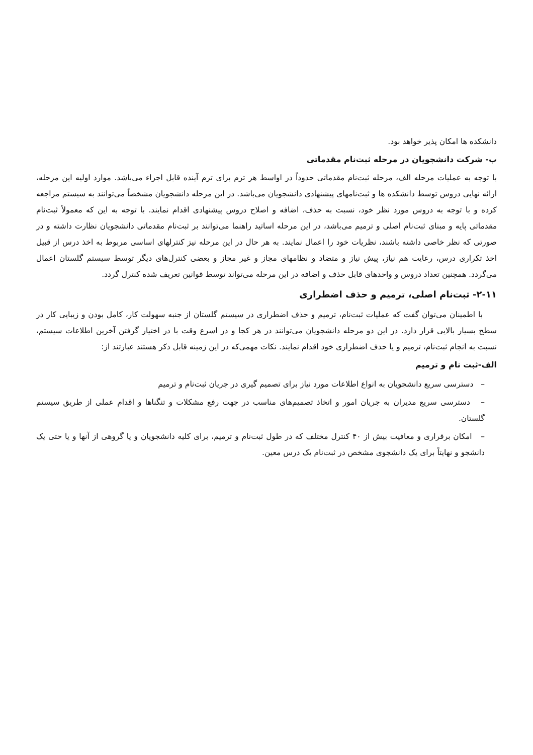دانشکده ها امکان پذیر خواهد بود.
ب- شرکت دانشجویان در مرحله ثبت‌نام مقدماتی
با توجه به عملیات مرحله الف، مرحله ثبت‌نام مقدماتی حدوداً در اواسط هر ترم برای ترم آینده قابل اجراء می‌باشد. موارد اولیه این مرحله، ارائه نهایی دروس توسط دانشکده ها و ثبت‌نامهای پیشنهادی دانشجویان می‌باشد. در این مرحله دانشجویان مشخصاً می‌توانند به سیستم مراجعه کرده و با توجه به دروس مورد نظر خود، نسبت به حذف، اضافه و اصلاح دروس پیشنهادی اقدام نمایند. با توجه به این که معمولاً ثبت‌نام مقدماتی پایه و مبنای ثبت‌نام اصلی و ترمیم می‌باشد، در این مرحله اساتید راهنما می‌توانند بر ثبت‌نام مقدماتی دانشجویان نظارت داشته و در صورتی که نظر خاصی داشته باشند، نظریات خود را اعمال نمایند. به هر حال در این مرحله نیز کنترلهای اساسی مربوط به اخذ درس از قبیل اخذ تکراری درس، رعایت هم نیاز، پیش نیاز و متضاد و نظامهای مجاز و غیر مجاز و بعضی کنترل‌های دیگر توسط سیستم گلستان اعمال می‌گردد. همچنین تعداد دروس و واحدهای قابل حذف و اضافه در این مرحله می‌تواند توسط قوانین تعریف شده کنترل گردد.
۲-۱۱- ثبت‌نام اصلی، ترمیم و حذف اضطراری
با اطمینان می‌توان گفت که عملیات ثبت‌نام، ترمیم و حذف اضطراری در سیستم گلستان از جنبه سهولت کار، کامل بودن و زیبایی کار در سطح بسیار بالایی قرار دارد. در این دو مرحله دانشجویان می‌توانند در هر کجا و در اسرع وقت با در اختیار گرفتن آخرین اطلاعات سیستم، نسبت به انجام ثبت‌نام، ترمیم و یا حذف اضطراری خود اقدام نمایند. نکات مهمی‌که در این زمینه قابل ذکر هستند عبارتند از:
الف-ثبت نام و ترمیم
– دسترسی سریع دانشجویان به انواع اطلاعات مورد نیاز برای تصمیم گیری در جریان ثبت‌نام و ترمیم
– دسترسی سریع مدیران به جریان امور و اتخاذ تصمیم‌های مناسب در جهت رفع مشکلات و تنگناها و اقدام عملی از طریق سیستم گلستان.
– امکان برقراری و معافیت بیش از ۴۰ کنترل مختلف که در طول ثبت‌نام و ترمیم، برای کلیه دانشجویان و یا گروهی از آنها و یا حتی یک دانشجو و نهایتاً برای یک دانشجوی مشخص در ثبت‌نام یک درس معین.